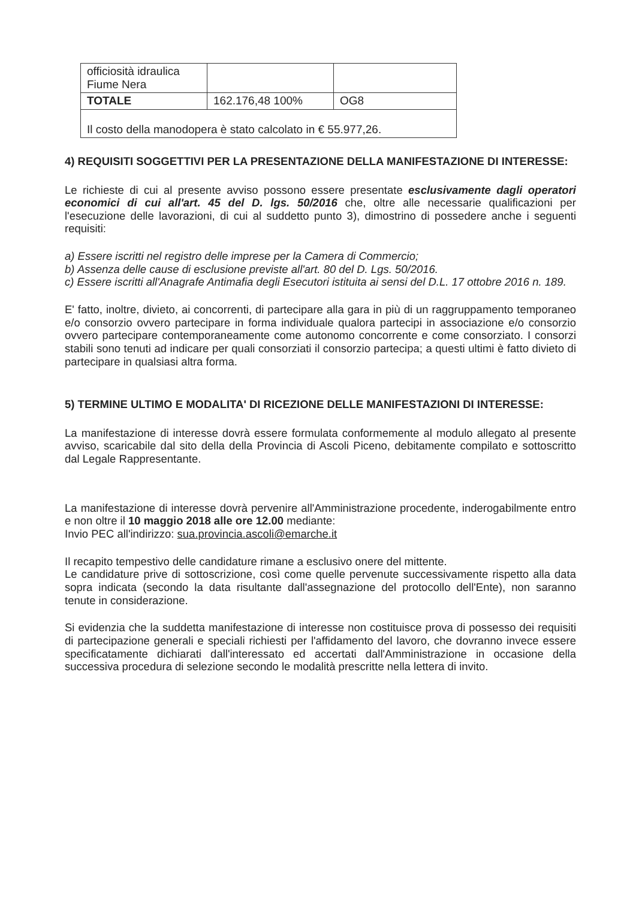| officiosità idraulica Fiume Nera | | |
| TOTALE | 162.176,48 100% | OG8 |
| Il costo della manodopera è stato calcolato in € 55.977,26. | | |
4) REQUISITI SOGGETTIVI PER LA PRESENTAZIONE DELLA MANIFESTAZIONE DI INTERESSE:
Le richieste di cui al presente avviso possono essere presentate esclusivamente dagli operatori economici di cui all'art. 45 del D. lgs. 50/2016 che, oltre alle necessarie qualificazioni per l'esecuzione delle lavorazioni, di cui al suddetto punto 3), dimostrino di possedere anche i seguenti requisiti:
a) Essere iscritti nel registro delle imprese per la Camera di Commercio;
b) Assenza delle cause di esclusione previste all'art. 80 del D. Lgs. 50/2016.
c) Essere iscritti all'Anagrafe Antimafia degli Esecutori istituita ai sensi del D.L. 17 ottobre 2016 n. 189.
E' fatto, inoltre, divieto, ai concorrenti, di partecipare alla gara in più di un raggruppamento temporaneo e/o consorzio ovvero partecipare in forma individuale qualora partecipi in associazione e/o consorzio ovvero partecipare contemporaneamente come autonomo concorrente e come consorziato. I consorzi stabili sono tenuti ad indicare per quali consorziati il consorzio partecipa; a questi ultimi è fatto divieto di partecipare in qualsiasi altra forma.
5) TERMINE ULTIMO E MODALITA' DI RICEZIONE DELLE MANIFESTAZIONI DI INTERESSE:
La manifestazione di interesse dovrà essere formulata conformemente al modulo allegato al presente avviso, scaricabile dal sito della della Provincia di Ascoli Piceno, debitamente compilato e sottoscritto dal Legale Rappresentante.
La manifestazione di interesse dovrà pervenire all'Amministrazione procedente, inderogabilmente entro e non oltre il 10 maggio 2018 alle ore 12.00 mediante:
Invio PEC all'indirizzo: sua.provincia.ascoli@emarche.it
Il recapito tempestivo delle candidature rimane a esclusivo onere del mittente.
Le candidature prive di sottoscrizione, così come quelle pervenute successivamente rispetto alla data sopra indicata (secondo la data risultante dall'assegnazione del protocollo dell'Ente), non saranno tenute in considerazione.
Si evidenzia che la suddetta manifestazione di interesse non costituisce prova di possesso dei requisiti di partecipazione generali e speciali richiesti per l'affidamento del lavoro, che dovranno invece essere specificatamente dichiarati dall'interessato ed accertati dall'Amministrazione in occasione della successiva procedura di selezione secondo le modalità prescritte nella lettera di invito.